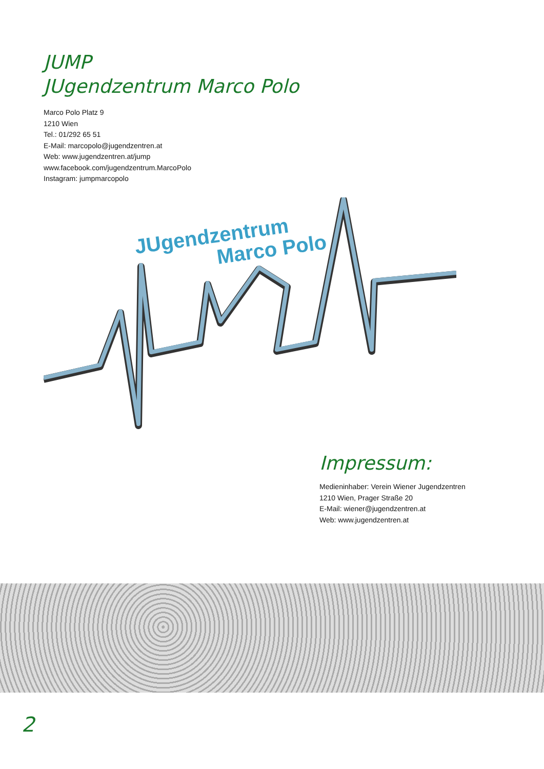JUMP
JUgendzentrum Marco Polo
Marco Polo Platz 9
1210 Wien
Tel.: 01/292 65 51
E-Mail: marcopolo@jugendzentren.at
Web: www.jugendzentren.at/jump
www.facebook.com/jugendzentrum.MarcoPolo
Instagram: jumpmarcopolo
JUgendzentrum
Marco Polo
Impressum:
Medieninhaber: Verein Wiener Jugendzentren
1210 Wien, Prager Straße 20
E-Mail: wiener@jugendzentren.at
Web: www.jugendzentren.at
2